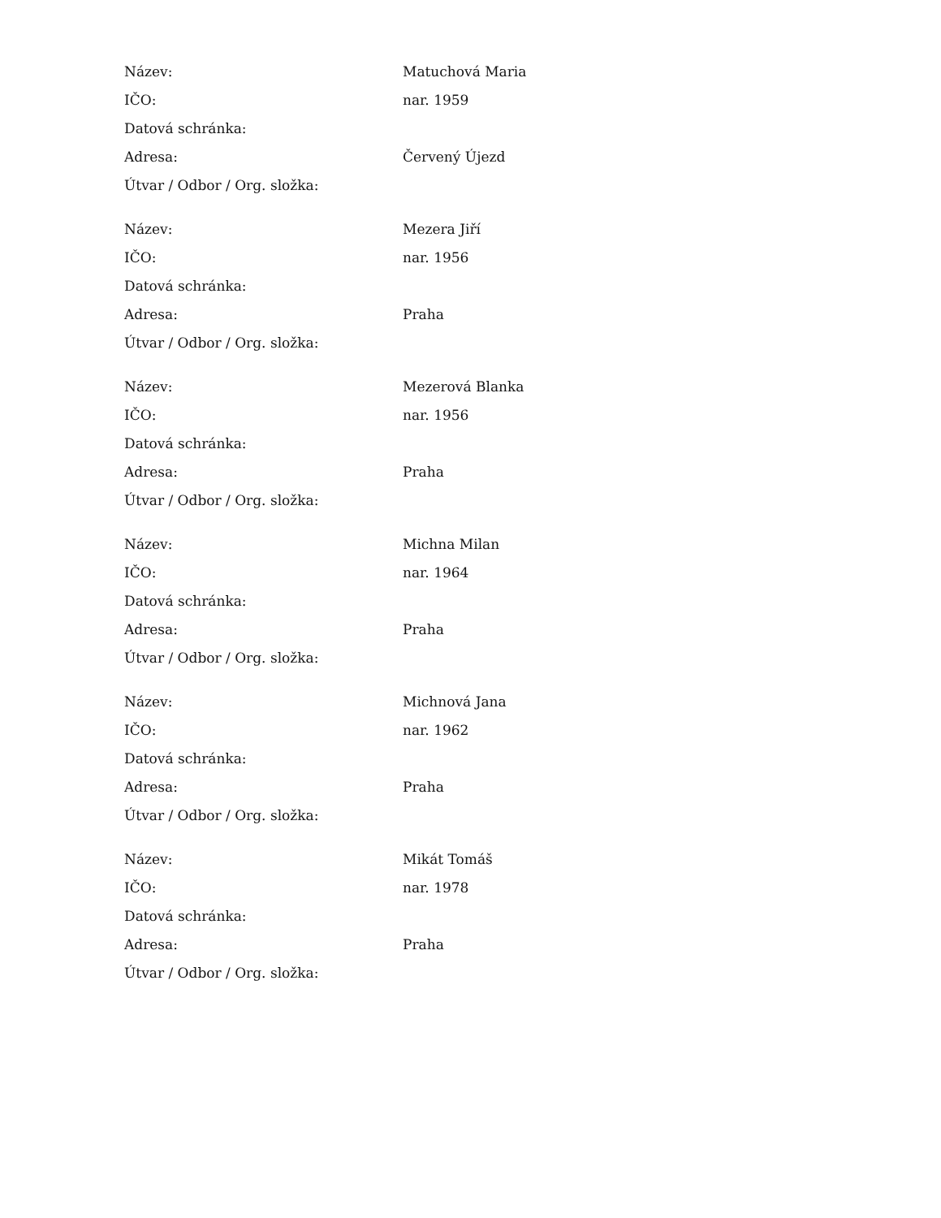| Název: | Matuchová Maria |
| IČO: | nar. 1959 |
| Datová schránka: | |
| Adresa: | Červený Újezd |
| Útvar / Odbor / Org. složka: | |
| Název: | Mezera Jiří |
| IČO: | nar. 1956 |
| Datová schránka: | |
| Adresa: | Praha |
| Útvar / Odbor / Org. složka: | |
| Název: | Mezerová Blanka |
| IČO: | nar. 1956 |
| Datová schránka: | |
| Adresa: | Praha |
| Útvar / Odbor / Org. složka: | |
| Název: | Michna Milan |
| IČO: | nar. 1964 |
| Datová schránka: | |
| Adresa: | Praha |
| Útvar / Odbor / Org. složka: | |
| Název: | Michnová Jana |
| IČO: | nar. 1962 |
| Datová schránka: | |
| Adresa: | Praha |
| Útvar / Odbor / Org. složka: | |
| Název: | Mikát Tomáš |
| IČO: | nar. 1978 |
| Datová schránka: | |
| Adresa: | Praha |
| Útvar / Odbor / Org. složka: | |